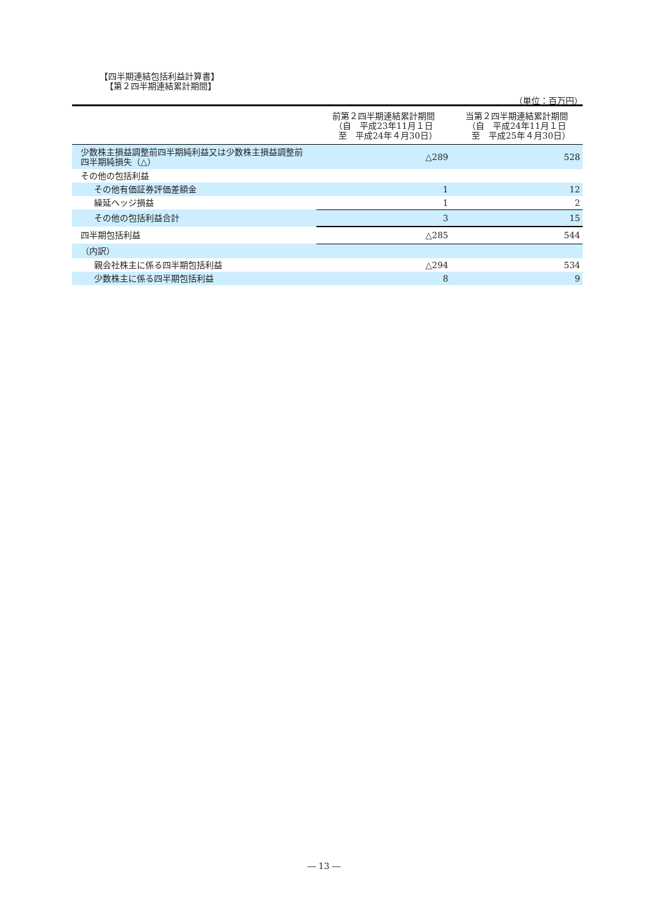【四半期連結包括利益計算書】
【第２四半期連結累計期間】
（単位：百万円）
| | 前第２四半期連結累計期間 （自 平成23年11月１日 至 平成24年４月30日） | 当第２四半期連結累計期間 （自 平成24年11月１日 至 平成25年４月30日） |
| --- | --- | --- |
| 少数株主損益調整前四半期純利益又は少数株主損益調整前四半期純損失（△） | △289 | 528 |
| その他の包括利益 | | |
| その他有価証券評価差額金 | 1 | 12 |
| 繰延ヘッジ損益 | 1 | 2 |
| その他の包括利益合計 | 3 | 15 |
| 四半期包括利益 | △285 | 544 |
| （内訳） | | |
| 親会社株主に係る四半期包括利益 | △294 | 534 |
| 少数株主に係る四半期包括利益 | 8 | 9 |
― 13 ―